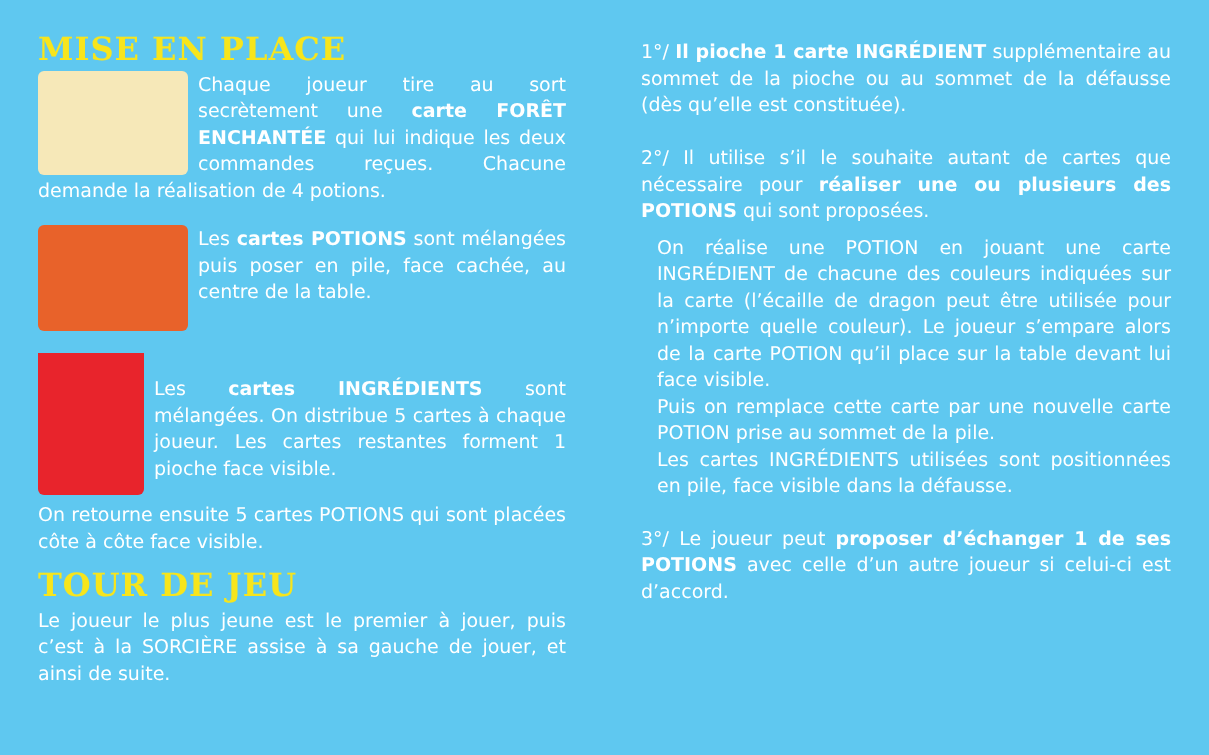MISE EN PLACE
Chaque joueur tire au sort secrètement une carte FORÊT ENCHANTÉE qui lui indique les deux commandes reçues. Chacune demande la réalisation de 4 potions.
Les cartes POTIONS sont mélangées puis poser en pile, face cachée, au centre de la table.
Les cartes INGRÉDIENTS sont mélangées. On distribue 5 cartes à chaque joueur. Les cartes restantes forment 1 pioche face visible.
On retourne ensuite 5 cartes POTIONS qui sont placées côte à côte face visible.
TOUR DE JEU
Le joueur le plus jeune est le premier à jouer, puis c’est à la SORCIÈRE assise à sa gauche de jouer, et ainsi de suite.
1°/ Il pioche 1 carte INGRÉDIENT supplémentaire au sommet de la pioche ou au sommet de la défausse (dès qu’elle est constituée).
2°/ Il utilise s’il le souhaite autant de cartes que nécessaire pour réaliser une ou plusieurs des POTIONS qui sont proposées.
On réalise une POTION en jouant une carte INGRÉDIENT de chacune des couleurs indiquées sur la carte (l’écaille de dragon peut être utilisée pour n’importe quelle couleur). Le joueur s’empare alors de la carte POTION qu’il place sur la table devant lui face visible.
Puis on remplace cette carte par une nouvelle carte POTION prise au sommet de la pile.
Les cartes INGRÉDIENTS utilisées sont positionnées en pile, face visible dans la défausse.
3°/ Le joueur peut proposer d’échanger 1 de ses POTIONS avec celle d’un autre joueur si celui-ci est d’accord.